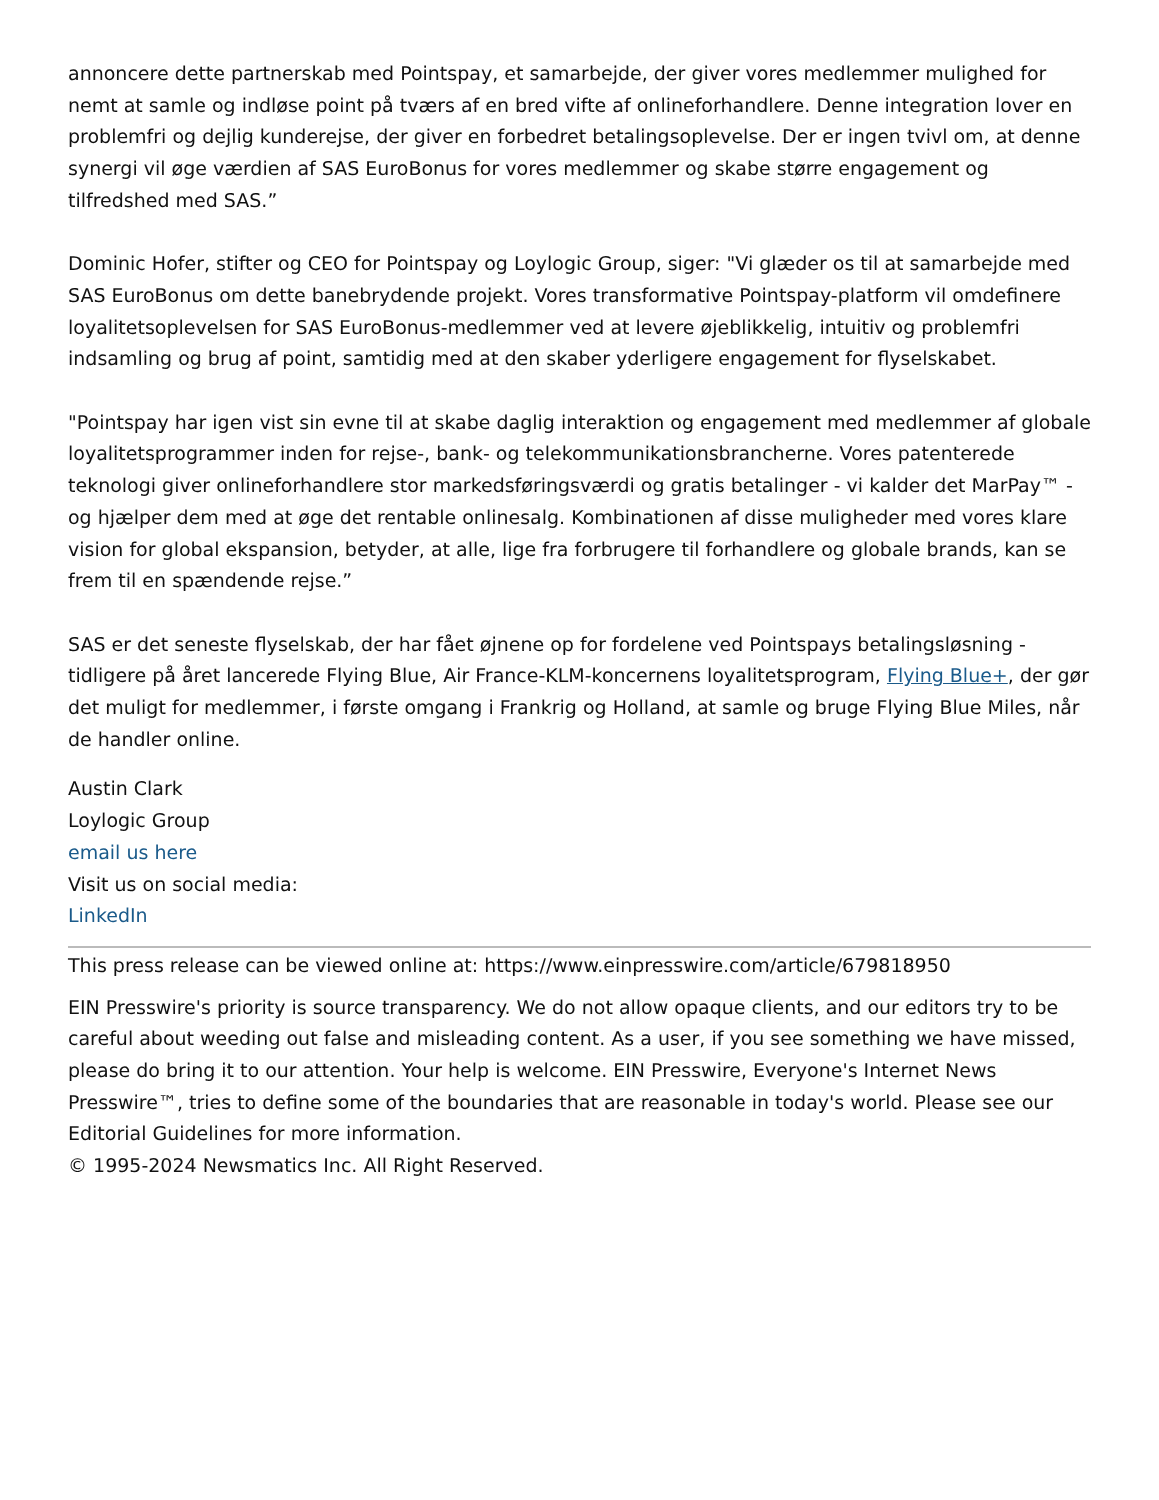annoncere dette partnerskab med Pointspay, et samarbejde, der giver vores medlemmer mulighed for nemt at samle og indløse point på tværs af en bred vifte af onlineforhandlere. Denne integration lover en problemfri og dejlig kunderejse, der giver en forbedret betalingsoplevelse. Der er ingen tvivl om, at denne synergi vil øge værdien af SAS EuroBonus for vores medlemmer og skabe større engagement og tilfredshed med SAS.”
Dominic Hofer, stifter og CEO for Pointspay og Loylogic Group, siger: "Vi glæder os til at samarbejde med SAS EuroBonus om dette banebrydende projekt. Vores transformative Pointspay-platform vil omdefinere loyalitetsoplevelsen for SAS EuroBonus-medlemmer ved at levere øjeblikkelig, intuitiv og problemfri indsamling og brug af point, samtidig med at den skaber yderligere engagement for flyselskabet.
"Pointspay har igen vist sin evne til at skabe daglig interaktion og engagement med medlemmer af globale loyalitetsprogrammer inden for rejse-, bank- og telekommunikationsbrancherne. Vores patenterede teknologi giver onlineforhandlere stor markedsføringsværdi og gratis betalinger - vi kalder det MarPay™ - og hjælper dem med at øge det rentable onlinesalg. Kombinationen af disse muligheder med vores klare vision for global ekspansion, betyder, at alle, lige fra forbrugere til forhandlere og globale brands, kan se frem til en spændende rejse.”
SAS er det seneste flyselskab, der har fået øjnene op for fordelene ved Pointspays betalingsløsning - tidligere på året lancerede Flying Blue, Air France-KLM-koncernens loyalitetsprogram, Flying Blue+, der gør det muligt for medlemmer, i første omgang i Frankrig og Holland, at samle og bruge Flying Blue Miles, når de handler online.
Austin Clark
Loylogic Group
email us here
Visit us on social media:
LinkedIn
This press release can be viewed online at: https://www.einpresswire.com/article/679818950
EIN Presswire's priority is source transparency. We do not allow opaque clients, and our editors try to be careful about weeding out false and misleading content. As a user, if you see something we have missed, please do bring it to our attention. Your help is welcome. EIN Presswire, Everyone's Internet News Presswire™, tries to define some of the boundaries that are reasonable in today's world. Please see our Editorial Guidelines for more information.
© 1995-2024 Newsmatics Inc. All Right Reserved.